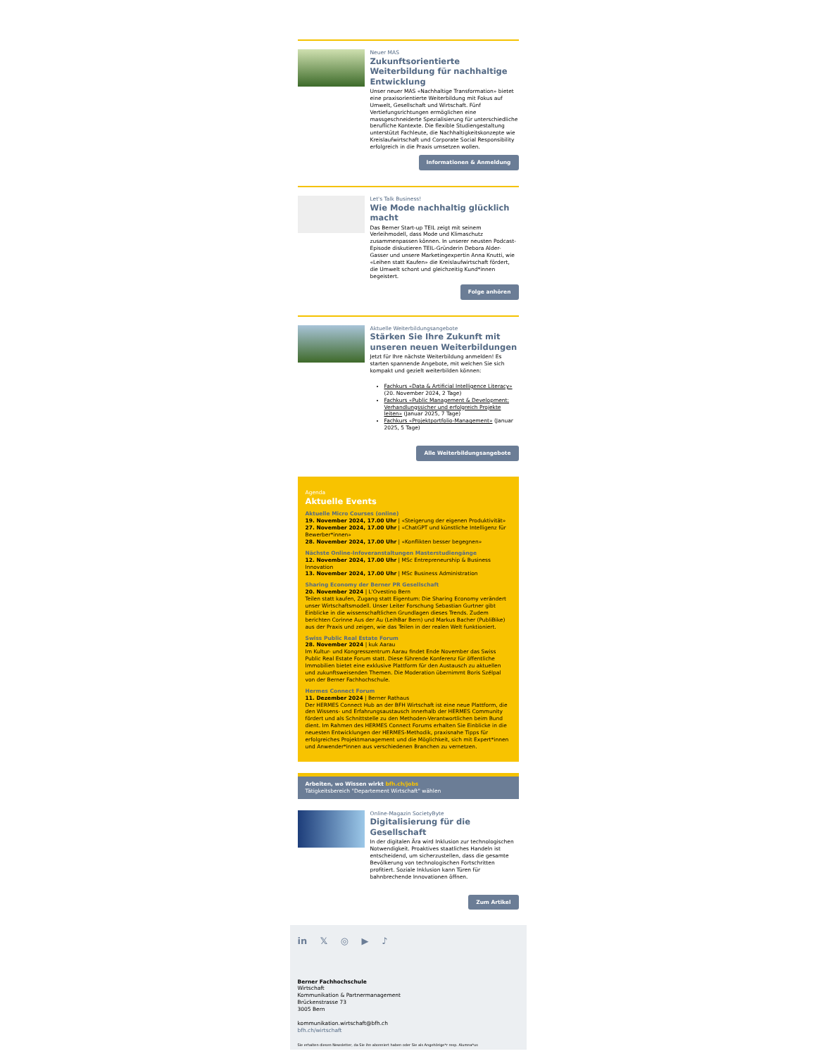Neuer MAS
Zukunftsorientierte Weiterbildung für nachhaltige Entwicklung
Unser neuer MAS «Nachhaltige Transformation» bietet eine praxisorientierte Weiterbildung mit Fokus auf Umwelt, Gesellschaft und Wirtschaft. Fünf Vertiefungsrichtungen ermöglichen eine massgeschneiderte Spezialisierung für unterschiedliche berufliche Kontexte. Die flexible Studiengestaltung unterstützt Fachleute, die Nachhaltigkeitskonzepte wie Kreislaufwirtschaft und Corporate Social Responsibility erfolgreich in die Praxis umsetzen wollen.
Informationen & Anmeldung
Let's Talk Business!
Wie Mode nachhaltig glücklich macht
Das Berner Start-up TEIL zeigt mit seinem Verleihmodell, dass Mode und Klimaschutz zusammenpassen können. In unserer neusten Podcast-Episode diskutieren TEIL-Gründerin Debora Alder-Gasser und unsere Marketingexpertin Anna Knutti, wie «Leihen statt Kaufen» die Kreislaufwirtschaft fördert, die Umwelt schont und gleichzeitig Kund*innen begeistert.
Folge anhören
Aktuelle Weiterbildungsangebote
Stärken Sie Ihre Zukunft mit unseren neuen Weiterbildungen
Jetzt für Ihre nächste Weiterbildung anmelden! Es starten spannende Angebote, mit welchen Sie sich kompakt und gezielt weiterbilden können:
Fachkurs «Data & Artificial Intelligence Literacy» (20. November 2024, 2 Tage)
Fachkurs «Public Management & Development: Verhandlungssicher und erfolgreich Projekte leiten» (Januar 2025, 7 Tage)
Fachkurs «Projektportfolio-Management» (Januar 2025, 5 Tage)
Alle Weiterbildungsangebote
Agenda
Aktuelle Events
Aktuelle Micro Courses (online)
19. November 2024, 17.00 Uhr | «Steigerung der eigenen Produktivität»
27. November 2024, 17.00 Uhr | «ChatGPT und künstliche Intelligenz für Bewerber*innen»
28. November 2024, 17.00 Uhr | «Konflikten besser begegnen»
Nächste Online-Infoveranstaltungen Masterstudiengänge
12. November 2024, 17.00 Uhr | MSc Entrepreneurship & Business Innovation
13. November 2024, 17.00 Uhr | MSc Business Administration
Sharing Economy der Berner PR Gesellschaft
20. November 2024 | L'Ovestino Bern
Teilen statt kaufen, Zugang statt Eigentum: Die Sharing Economy verändert unser Wirtschaftsmodell. Unser Leiter Forschung Sebastian Gurtner gibt Einblicke in die wissenschaftlichen Grundlagen dieses Trends. Zudem berichten Corinne Aus der Au (LeihBar Bern) und Markus Bacher (PubliBike) aus der Praxis und zeigen, wie das Teilen in der realen Welt funktioniert.
Swiss Public Real Estate Forum
28. November 2024 | kuk Aarau
Im Kultur- und Kongresszentrum Aarau findet Ende November das Swiss Public Real Estate Forum statt. Diese führende Konferenz für öffentliche Immobilien bietet eine exklusive Plattform für den Austausch zu aktuellen und zukunftsweisenden Themen. Die Moderation übernimmt Boris Szélpal von der Berner Fachhochschule.
Hermes Connect Forum
11. Dezember 2024 | Berner Rathaus
Der HERMES Connect Hub an der BFH Wirtschaft ist eine neue Plattform, die den Wissens- und Erfahrungsaustausch innerhalb der HERMES Community fördert und als Schnittstelle zu den Methoden-Verantwortlichen beim Bund dient. Im Rahmen des HERMES Connect Forums erhalten Sie Einblicke in die neuesten Entwicklungen der HERMES-Methodik, praxisnahe Tipps für erfolgreiches Projektmanagement und die Möglichkeit, sich mit Expert*innen und Anwender*innen aus verschiedenen Branchen zu vernetzen.
Arbeiten, wo Wissen wirkt bfh.ch/jobs
Tätigkeitsbereich "Departement Wirtschaft" wählen
Online-Magazin SocietyByte
Digitalisierung für die Gesellschaft
In der digitalen Ära wird Inklusion zur technologischen Notwendigkeit. Proaktives staatliches Handeln ist entscheidend, um sicherzustellen, dass die gesamte Bevölkerung von technologischen Fortschritten profitiert. Soziale Inklusion kann Türen für bahnbrechende Innovationen öffnen.
Zum Artikel
in 𝕏 ◎ ▶ ♪
Berner Fachhochschule
Wirtschaft
Kommunikation & Partnermanagement
Brückenstrasse 73
3005 Bern
kommunikation.wirtschaft@bfh.ch
bfh.ch/wirtschaft
Sie erhalten diesen Newsletter, da Sie ihn abonniert haben oder Sie als Angehörige*r resp. Alumna*us